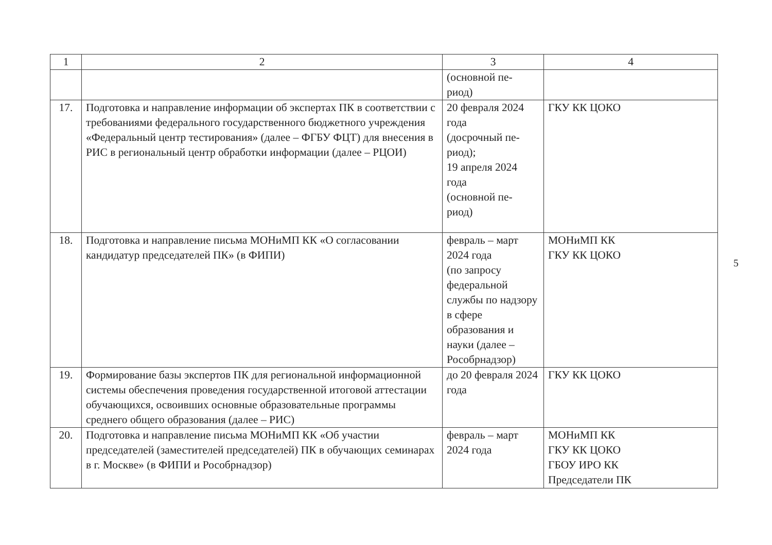| 1 | 2 | 3 | 4 |
| --- | --- | --- | --- |
| | | (основной пе- риод) | |
| 17. | Подготовка и направление информации об экспертах ПК в соответствии с требованиями федерального государственного бюджетного учреждения «Федеральный центр тестирования» (далее – ФГБУ ФЦТ) для внесения в РИС в региональный центр обработки информации (далее – РЦОИ) | 20 февраля 2024 года (досрочный пе- риод); 19 апреля 2024 года (основной пе- риод) | ГКУ КК ЦОКО |
| 18. | Подготовка и направление письма МОНиМП КК «О согласовании кандидатур председателей ПК» (в ФИПИ) | февраль – март 2024 года (по запросу федеральной службы по надзору в сфере образования и науки (далее – Рособрнадзор) | МОНиМП КК ГКУ КК ЦОКО |
| 19. | Формирование базы экспертов ПК для региональной информационной системы обеспечения проведения государственной итоговой аттестации обучающихся, освоивших основные образовательные программы среднего общего образования (далее – РИС) | до 20 февраля 2024 года | ГКУ КК ЦОКО |
| 20. | Подготовка и направление письма МОНиМП КК «Об участии председателей (заместителей председателей) ПК в обучающих семинарах в г. Москве» (в ФИПИ и Рособрнадзор) | февраль – март 2024 года | МОНиМП КК ГКУ КК ЦОКО ГБОУ ИРО КК Председатели ПК |
5